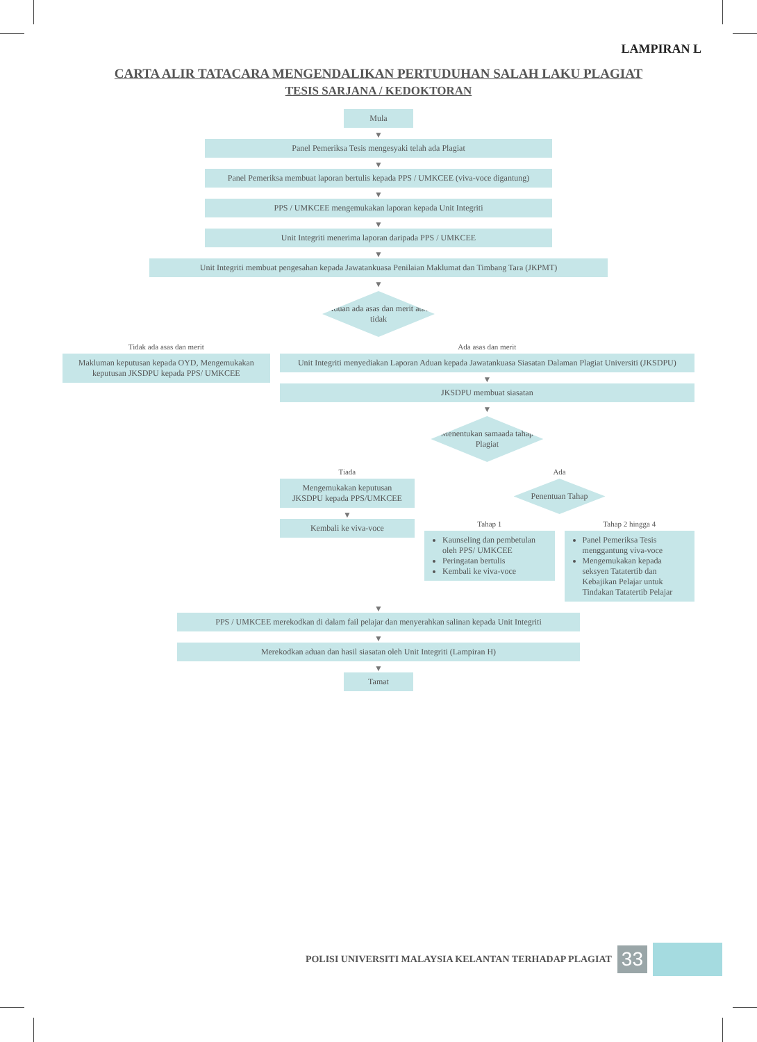LAMPIRAN L
CARTA ALIR TATACARA MENGENDALIKAN PERTUDUHAN SALAH LAKU PLAGIAT
TESIS SARJANA / KEDOKTORAN
Mula
▼
Panel Pemeriksa Tesis mengesyaki telah ada Plagiat
▼
Panel Pemeriksa membuat laporan bertulis kepada PPS / UMKCEE (viva-voce digantung)
▼
PPS / UMKCEE mengemukakan laporan kepada Unit Integriti
▼
Unit Integriti menerima laporan daripada PPS / UMKCEE
▼
Unit Integriti membuat pengesahan kepada Jawatankuasa Penilaian Maklumat dan Timbang Tara (JKPMT)
▼
Aduan ada asas dan merit atau tidak
Tidak ada asas dan merit
Makluman keputusan kepada OYD, Mengemukakan keputusan JKSDPU kepada PPS/ UMKCEE
Ada asas dan merit
Unit Integriti menyediakan Laporan Aduan kepada Jawatankuasa Siasatan Dalaman Plagiat Universiti (JKSDPU)
▼
JKSDPU membuat siasatan
▼
Menentukan samaada tahap Plagiat
Tiada
Mengemukakan keputusan JKSDPU kepada PPS/UMKCEE
▼
Kembali ke viva-voce
Ada
Penentuan Tahap
Tahap 1
Kaunseling dan pembetulan oleh PPS/ UMKCEE
Peringatan bertulis
Kembali ke viva-voce
Tahap 2 hingga 4
Panel Pemeriksa Tesis menggantung viva-voce
Mengemukakan kepada seksyen Tatatertib dan Kebajikan Pelajar untuk Tindakan Tatatertib Pelajar
▼
PPS / UMKCEE merekodkan di dalam fail pelajar dan menyerahkan salinan kepada Unit Integriti
▼
Merekodkan aduan dan hasil siasatan oleh Unit Integriti (Lampiran H)
▼
Tamat
POLISI UNIVERSITI MALAYSIA KELANTAN TERHADAP PLAGIAT
33